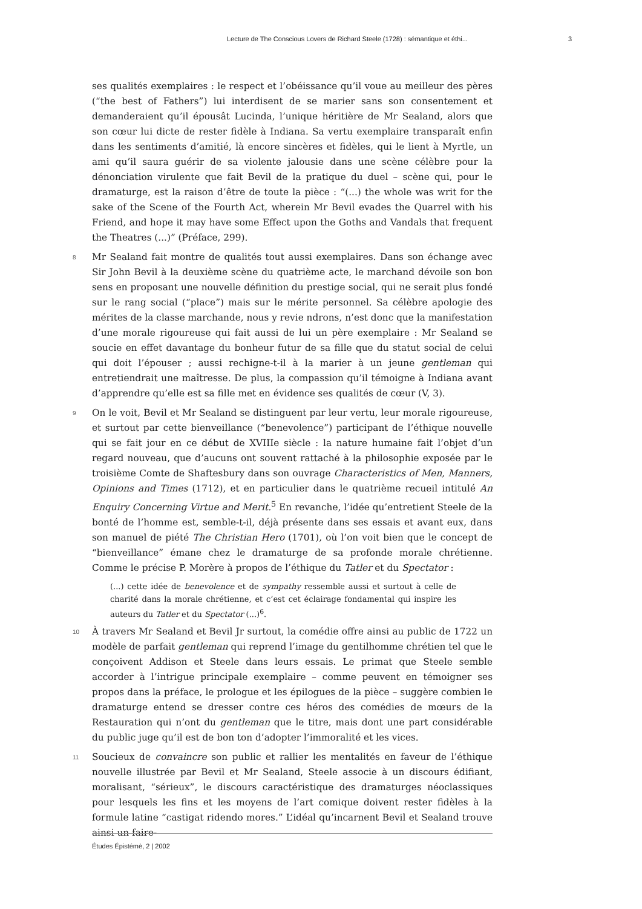Lecture de The Conscious Lovers de Richard Steele (1728) : sémantique et éthi... 3
ses qualités exemplaires : le respect et l’obéissance qu’il voue au meilleur des pères (“the best of Fathers”) lui interdisent de se marier sans son consentement et demanderaient qu’il épousât Lucinda, l’unique héritière de Mr Sealand, alors que son cœur lui dicte de rester fidèle à Indiana. Sa vertu exemplaire transparaît enfin dans les sentiments d’amitié, là encore sincères et fidèles, qui le lient à Myrtle, un ami qu’il saura guérir de sa violente jalousie dans une scène célèbre pour la dénonciation virulente que fait Bevil de la pratique du duel – scène qui, pour le dramaturge, est la raison d’être de toute la pièce : “(...) the whole was writ for the sake of the Scene of the Fourth Act, wherein Mr Bevil evades the Quarrel with his Friend, and hope it may have some Effect upon the Goths and Vandals that frequent the Theatres (...)” (Préface, 299).
8 Mr Sealand fait montre de qualités tout aussi exemplaires. Dans son échange avec Sir John Bevil à la deuxième scène du quatrième acte, le marchand dévoile son bon sens en proposant une nouvelle définition du prestige social, qui ne serait plus fondé sur le rang social (“place”) mais sur le mérite personnel. Sa célèbre apologie des mérites de la classe marchande, nous y revie ndrons, n’est donc que la manifestation d’une morale rigoureuse qui fait aussi de lui un père exemplaire : Mr Sealand se soucie en effet davantage du bonheur futur de sa fille que du statut social de celui qui doit l’épouser ; aussi rechigne-t-il à la marier à un jeune gentleman qui entretiendrait une maîtresse. De plus, la compassion qu’il témoigne à Indiana avant d’apprendre qu’elle est sa fille met en évidence ses qualités de cœur (V, 3).
9 On le voit, Bevil et Mr Sealand se distinguent par leur vertu, leur morale rigoureuse, et surtout par cette bienveillance (“benevolence”) participant de l’éthique nouvelle qui se fait jour en ce début de XVIIIe siècle : la nature humaine fait l’objet d’un regard nouveau, que d’aucuns ont souvent rattaché à la philosophie exposée par le troisième Comte de Shaftesbury dans son ouvrage Characteristics of Men, Manners, Opinions and Times (1712), et en particulier dans le quatrième recueil intitulé An Enquiry Concerning Virtue and Merit.<sup>5</sup> En revanche, l’idée qu’entretient Steele de la bonté de l’homme est, semble-t-il, déjà présente dans ses essais et avant eux, dans son manuel de piété The Christian Hero (1701), où l’on voit bien que le concept de “bienveillance” émane chez le dramaturge de sa profonde morale chrétienne. Comme le précise P. Morère à propos de l’éthique du Tatler et du Spectator :
(...) cette idée de benevolence et de sympathy ressemble aussi et surtout à celle de charité dans la morale chrétienne, et c’est cet éclairage fondamental qui inspire les auteurs du Tatler et du Spectator (...)<sup>6</sup>.
10 À travers Mr Sealand et Bevil Jr surtout, la comédie offre ainsi au public de 1722 un modèle de parfait gentleman qui reprend l’image du gentilhomme chrétien tel que le conçoivent Addison et Steele dans leurs essais. Le primat que Steele semble accorder à l’intrigue principale exemplaire – comme peuvent en témoigner ses propos dans la préface, le prologue et les épilogues de la pièce – suggère combien le dramaturge entend se dresser contre ces héros des comédies de mœurs de la Restauration qui n’ont du gentleman que le titre, mais dont une part considérable du public juge qu’il est de bon ton d’adopter l’immoralité et les vices.
11 Soucieux de convaincre son public et rallier les mentalités en faveur de l’éthique nouvelle illustrée par Bevil et Mr Sealand, Steele associe à un discours édifiant, moralisant, “sérieux”, le discours caractéristique des dramaturges néoclassiques pour lesquels les fins et les moyens de l’art comique doivent rester fidèles à la formule latine “castigat ridendo mores.” L’idéal qu’incarnent Bevil et Sealand trouve ainsi un faire-
Études Épistémè, 2 | 2002